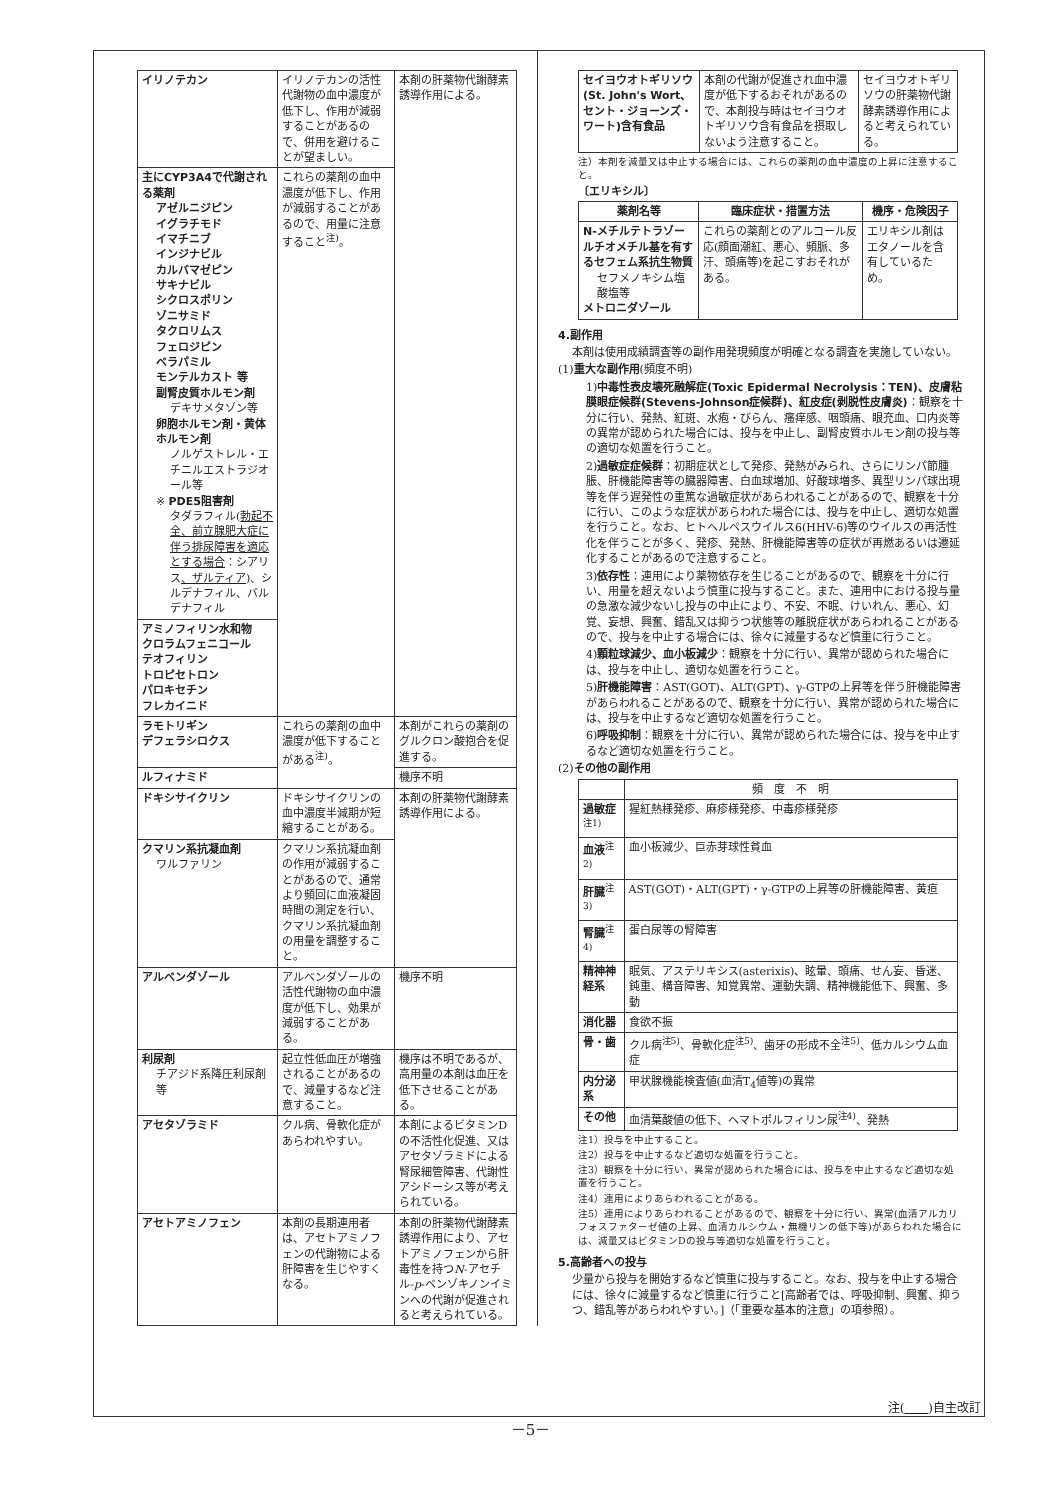| イリノテカン | イリノテカンの活性代謝物の血中濃度が低下し、作用が減弱することがあるので、併用を避けることが望ましい。 | 本剤の肝薬物代謝酵素誘導作用による。 |
| 主にCYP3A4で代謝される薬剤 アゼルニジピン イグラチモド イマチニブ インジナビル カルバマゼピン サキナビル シクロスポリン ゾニサミド タクロリムス フェロジピン ベラパミル モンテルカスト 等 副腎皮質ホルモン剤 デキサメタゾン等 卵胞ホルモン剤・黄体ホルモン剤 ノルゲストレル・エチニルエストラジオール等 ※ PDE5阻害剤 タダラフィル( 勃起不全、前立腺肥大症に伴う排尿障害を適応とする場合 ：シアリス 、ザルティア )、シルデナフィル、バルデナフィル | これらの薬剤の血中濃度が低下し、作用が減弱することがあるので、用量に注意すること<sup>注)</sup>。 | |
| アミノフィリン水和物 クロラムフェニコール テオフィリン トロピセトロン パロキセチン フレカイニド | | |
| ラモトリギン デフェラシロクス | これらの薬剤の血中濃度が低下することがある<sup>注)</sup>。 | 本剤がこれらの薬剤のグルクロン酸抱合を促進する。 |
| ルフィナミド | | 機序不明 |
| ドキシサイクリン | ドキシサイクリンの血中濃度半減期が短縮することがある。 | 本剤の肝薬物代謝酵素誘導作用による。 |
| クマリン系抗凝血剤 ワルファリン | クマリン系抗凝血剤の作用が減弱することがあるので、通常より頻回に血液凝固時間の測定を行い、クマリン系抗凝血剤の用量を調整すること。 | |
| アルベンダゾール | アルベンダゾールの活性代謝物の血中濃度が低下し、効果が減弱することがある。 | 機序不明 |
| 利尿剤 チアジド系降圧利尿剤等 | 起立性低血圧が増強されることがあるので、減量するなど注意すること。 | 機序は不明であるが、高用量の本剤は血圧を低下させることがある。 |
| アセタゾラミド | クル病、骨軟化症があらわれやすい。 | 本剤によるビタミンDの不活性化促進、又はアセタゾラミドによる腎尿細管障害、代謝性アシドーシス等が考えられている。 |
| アセトアミノフェン | 本剤の長期連用者は、アセトアミノフェンの代謝物による肝障害を生じやすくなる。 | 本剤の肝薬物代謝酵素誘導作用により、アセトアミノフェンから肝毒性を持つ N -アセチル- p -ベンゾキノンイミンへの代謝が促進されると考えられている。 |
| セイヨウオトギリソウ(St. John's Wort、セント・ジョーンズ・ワート)含有食品 | 本剤の代謝が促進され血中濃度が低下するおそれがあるので、本剤投与時はセイヨウオトギリソウ含有食品を摂取しないよう注意すること。 | セイヨウオトギリソウの肝薬物代謝酵素誘導作用によると考えられている。 |
注）本剤を減量又は中止する場合には、これらの薬剤の血中濃度の上昇に注意すること。
〔エリキシル〕
| 薬剤名等 | 臨床症状・措置方法 | 機序・危険因子 |
| --- | --- | --- |
| N-メチルテトラゾールチオメチル基を有するセフェム系抗生物質 セフメノキシム塩酸塩等 メトロニダゾール | これらの薬剤とのアルコール反応(顔面潮紅、悪心、頻脈、多汗、頭痛等)を起こすおそれがある。 | エリキシル剤はエタノールを含有しているため。 |
4.副作用
本剤は使用成績調査等の副作用発現頻度が明確となる調査を実施していない。
(1)重大な副作用(頻度不明)
1)中毒性表皮壊死融解症(Toxic Epidermal Necrolysis：TEN)、皮膚粘膜眼症候群(Stevens-Johnson症候群)、紅皮症(剥脱性皮膚炎)：観察を十分に行い、発熱、紅斑、水疱・びらん、瘙痒感、咽頭痛、眼充血、口内炎等の異常が認められた場合には、投与を中止し、副腎皮質ホルモン剤の投与等の適切な処置を行うこと。
2)過敏症症候群：初期症状として発疹、発熱がみられ、さらにリンパ節腫脹、肝機能障害等の臓器障害、白血球増加、好酸球増多、異型リンパ球出現等を伴う遅発性の重篤な過敏症状があらわれることがあるので、観察を十分に行い、このような症状があらわれた場合には、投与を中止し、適切な処置を行うこと。なお、ヒトヘルペスウイルス6(HHV-6)等のウイルスの再活性化を伴うことが多く、発疹、発熱、肝機能障害等の症状が再燃あるいは遷延化することがあるので注意すること。
3)依存性：連用により薬物依存を生じることがあるので、観察を十分に行い、用量を超えないよう慎重に投与すること。また、連用中における投与量の急激な減少ないし投与の中止により、不安、不眠、けいれん、悪心、幻覚、妄想、興奮、錯乱又は抑うつ状態等の離脱症状があらわれることがあるので、投与を中止する場合には、徐々に減量するなど慎重に行うこと。
4)顆粒球減少、血小板減少：観察を十分に行い、異常が認められた場合には、投与を中止し、適切な処置を行うこと。
5)肝機能障害：AST(GOT)、ALT(GPT)、γ-GTPの上昇等を伴う肝機能障害があらわれることがあるので、観察を十分に行い、異常が認められた場合には、投与を中止するなど適切な処置を行うこと。
6)呼吸抑制：観察を十分に行い、異常が認められた場合には、投与を中止するなど適切な処置を行うこと。
(2)その他の副作用
| | 頻 度 不 明 |
| 過敏症<sup>注1)</sup> | 猩紅熱様発疹、麻疹様発疹、中毒疹様発疹 |
| 血液<sup>注2)</sup> | 血小板減少、巨赤芽球性貧血 |
| 肝臓<sup>注3)</sup> | AST(GOT)・ALT(GPT)・γ-GTPの上昇等の肝機能障害、黄疸 |
| 腎臓<sup>注4)</sup> | 蛋白尿等の腎障害 |
| 精神神経系 | 眠気、アステリキシス(asterixis)、眩暈、頭痛、せん妄、昏迷、鈍重、構音障害、知覚異常、運動失調、精神機能低下、興奮、多動 |
| 消化器 | 食欲不振 |
| 骨・歯 | クル病<sup>注5)</sup>、骨軟化症<sup>注5)</sup>、歯牙の形成不全<sup>注5)</sup>、低カルシウム血症 |
| 内分泌系 | 甲状腺機能検査値(血清T<sub>4</sub>値等)の異常 |
| その他 | 血清葉酸値の低下、ヘマトポルフィリン尿<sup>注4)</sup>、発熱 |
注1）投与を中止すること。
注2）投与を中止するなど適切な処置を行うこと。
注3）観察を十分に行い、異常が認められた場合には、投与を中止するなど適切な処置を行うこと。
注4）連用によりあらわれることがある。
注5）連用によりあらわれることがあるので、観察を十分に行い、異常(血清アルカリフォスファターゼ値の上昇、血清カルシウム・無機リンの低下等)があらわれた場合には、減量又はビタミンDの投与等適切な処置を行うこと。
5.高齢者への投与
少量から投与を開始するなど慎重に投与すること。なお、投与を中止する場合には、徐々に減量するなど慎重に行うこと[高齢者では、呼吸抑制、興奮、抑うつ、錯乱等があらわれやすい。]（「重要な基本的注意」の項参照）。
注(　　 )自主改訂
－5－